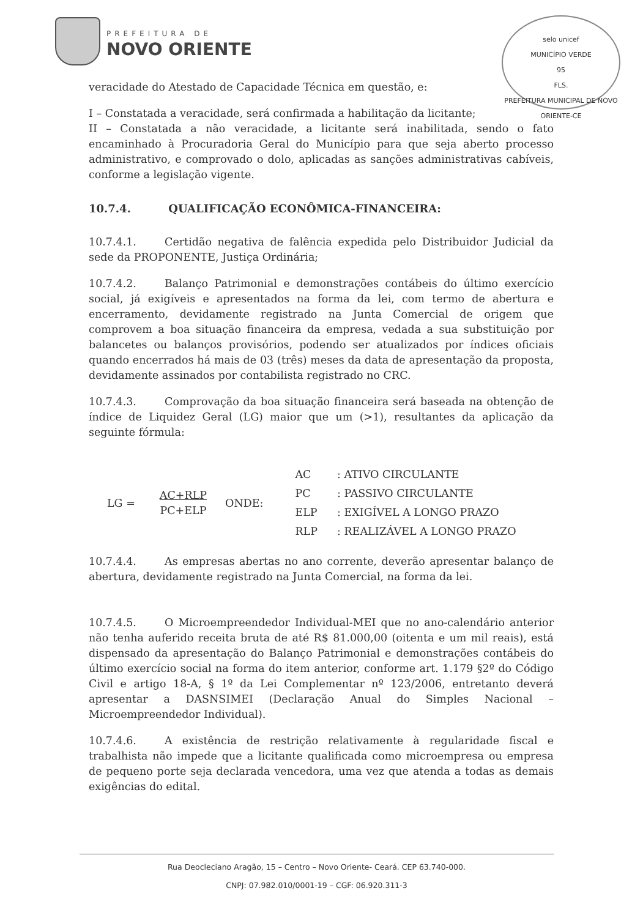PREFEITURA DE
NOVO ORIENTE
selo unicef
MUNICÍPIO VERDE
95
FLS.
PREFEITURA MUNICIPAL DE NOVO ORIENTE-CE
veracidade do Atestado de Capacidade Técnica em questão, e:
I – Constatada a veracidade, será confirmada a habilitação da licitante;
II – Constatada a não veracidade, a licitante será inabilitada, sendo o fato encaminhado à Procuradoria Geral do Município para que seja aberto processo administrativo, e comprovado o dolo, aplicadas as sanções administrativas cabíveis, conforme a legislação vigente.
10.7.4. QUALIFICAÇÃO ECONÔMICA-FINANCEIRA:
10.7.4.1. Certidão negativa de falência expedida pelo Distribuidor Judicial da sede da PROPONENTE, Justiça Ordinária;
10.7.4.2. Balanço Patrimonial e demonstrações contábeis do último exercício social, já exigíveis e apresentados na forma da lei, com termo de abertura e encerramento, devidamente registrado na Junta Comercial de origem que comprovem a boa situação financeira da empresa, vedada a sua substituição por balancetes ou balanços provisórios, podendo ser atualizados por índices oficiais quando encerrados há mais de 03 (três) meses da data de apresentação da proposta, devidamente assinados por contabilista registrado no CRC.
10.7.4.3. Comprovação da boa situação financeira será baseada na obtenção de índice de Liquidez Geral (LG) maior que um (>1), resultantes da aplicação da seguinte fórmula:
LG = AC+RLP
PC+ELP
ONDE:
| AC | : ATIVO CIRCULANTE |
| PC | : PASSIVO CIRCULANTE |
| ELP | : EXIGÍVEL A LONGO PRAZO |
| RLP | : REALIZÁVEL A LONGO PRAZO |
10.7.4.4. As empresas abertas no ano corrente, deverão apresentar balanço de abertura, devidamente registrado na Junta Comercial, na forma da lei.
10.7.4.5. O Microempreendedor Individual-MEI que no ano-calendário anterior não tenha auferido receita bruta de até R$ 81.000,00 (oitenta e um mil reais), está dispensado da apresentação do Balanço Patrimonial e demonstrações contábeis do último exercício social na forma do item anterior, conforme art. 1.179 §2º do Código Civil e artigo 18-A, § 1º da Lei Complementar nº 123/2006, entretanto deverá apresentar a DASNSIMEI (Declaração Anual do Simples Nacional – Microempreendedor Individual).
10.7.4.6. A existência de restrição relativamente à regularidade fiscal e trabalhista não impede que a licitante qualificada como microempresa ou empresa de pequeno porte seja declarada vencedora, uma vez que atenda a todas as demais exigências do edital.
Rua Deocleciano Aragão, 15 – Centro – Novo Oriente- Ceará. CEP 63.740-000.
CNPJ: 07.982.010/0001-19 – CGF: 06.920.311-3